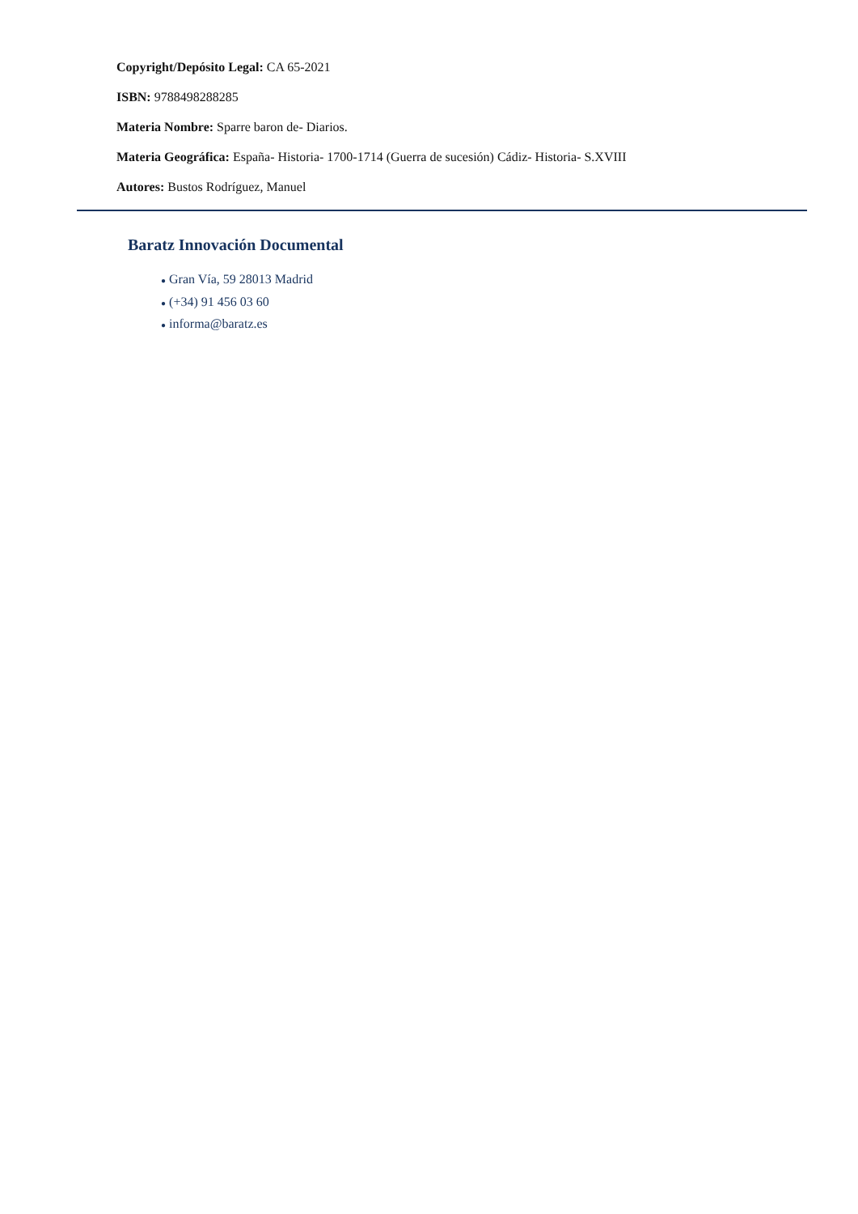Copyright/Depósito Legal: CA 65-2021
ISBN: 9788498288285
Materia Nombre: Sparre baron de- Diarios.
Materia Geográfica: España- Historia- 1700-1714 (Guerra de sucesión) Cádiz- Historia- S.XVIII
Autores: Bustos Rodríguez, Manuel
Baratz Innovación Documental
● Gran Vía, 59 28013 Madrid
● (+34) 91 456 03 60
● informa@baratz.es